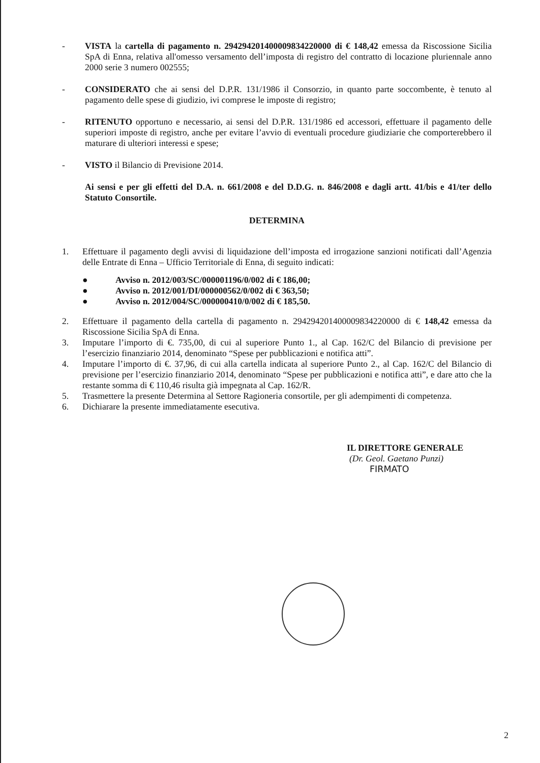- VISTA la cartella di pagamento n. 294294201400009834220000 di € 148,42 emessa da Riscossione Sicilia SpA di Enna, relativa all'omesso versamento dell’imposta di registro del contratto di locazione pluriennale anno 2000 serie 3 numero 002555;
- CONSIDERATO che ai sensi del D.P.R. 131/1986 il Consorzio, in quanto parte soccombente, è tenuto al pagamento delle spese di giudizio, ivi comprese le imposte di registro;
- RITENUTO opportuno e necessario, ai sensi del D.P.R. 131/1986 ed accessori, effettuare il pagamento delle superiori imposte di registro, anche per evitare l’avvio di eventuali procedure giudiziarie che comporterebbero il maturare di ulteriori interessi e spese;
- VISTO il Bilancio di Previsione 2014.
Ai sensi e per gli effetti del D.A. n. 661/2008 e del D.D.G. n. 846/2008 e dagli artt. 41/bis e 41/ter dello Statuto Consortile.
DETERMINA
1. Effettuare il pagamento degli avvisi di liquidazione dell’imposta ed irrogazione sanzioni notificati dall’Agenzia delle Entrate di Enna – Ufficio Territoriale di Enna, di seguito indicati:
● Avviso n. 2012/003/SC/000001196/0/002 di € 186,00;
● Avviso n. 2012/001/DI/000000562/0/002 di € 363,50;
● Avviso n. 2012/004/SC/000000410/0/002 di € 185,50.
2. Effettuare il pagamento della cartella di pagamento n. 294294201400009834220000 di € 148,42 emessa da Riscossione Sicilia SpA di Enna.
3. Imputare l’importo di €. 735,00, di cui al superiore Punto 1., al Cap. 162/C del Bilancio di previsione per l’esercizio finanziario 2014, denominato “Spese per pubblicazioni e notifica atti”.
4. Imputare l’importo di €. 37,96, di cui alla cartella indicata al superiore Punto 2., al Cap. 162/C del Bilancio di previsione per l’esercizio finanziario 2014, denominato “Spese per pubblicazioni e notifica atti”, e dare atto che la restante somma di € 110,46 risulta già impegnata al Cap. 162/R.
5. Trasmettere la presente Determina al Settore Ragioneria consortile, per gli adempimenti di competenza.
6. Dichiarare la presente immediatamente esecutiva.
IL DIRETTORE GENERALE
(Dr. Geol. Gaetano Punzi)
FIRMATO
2